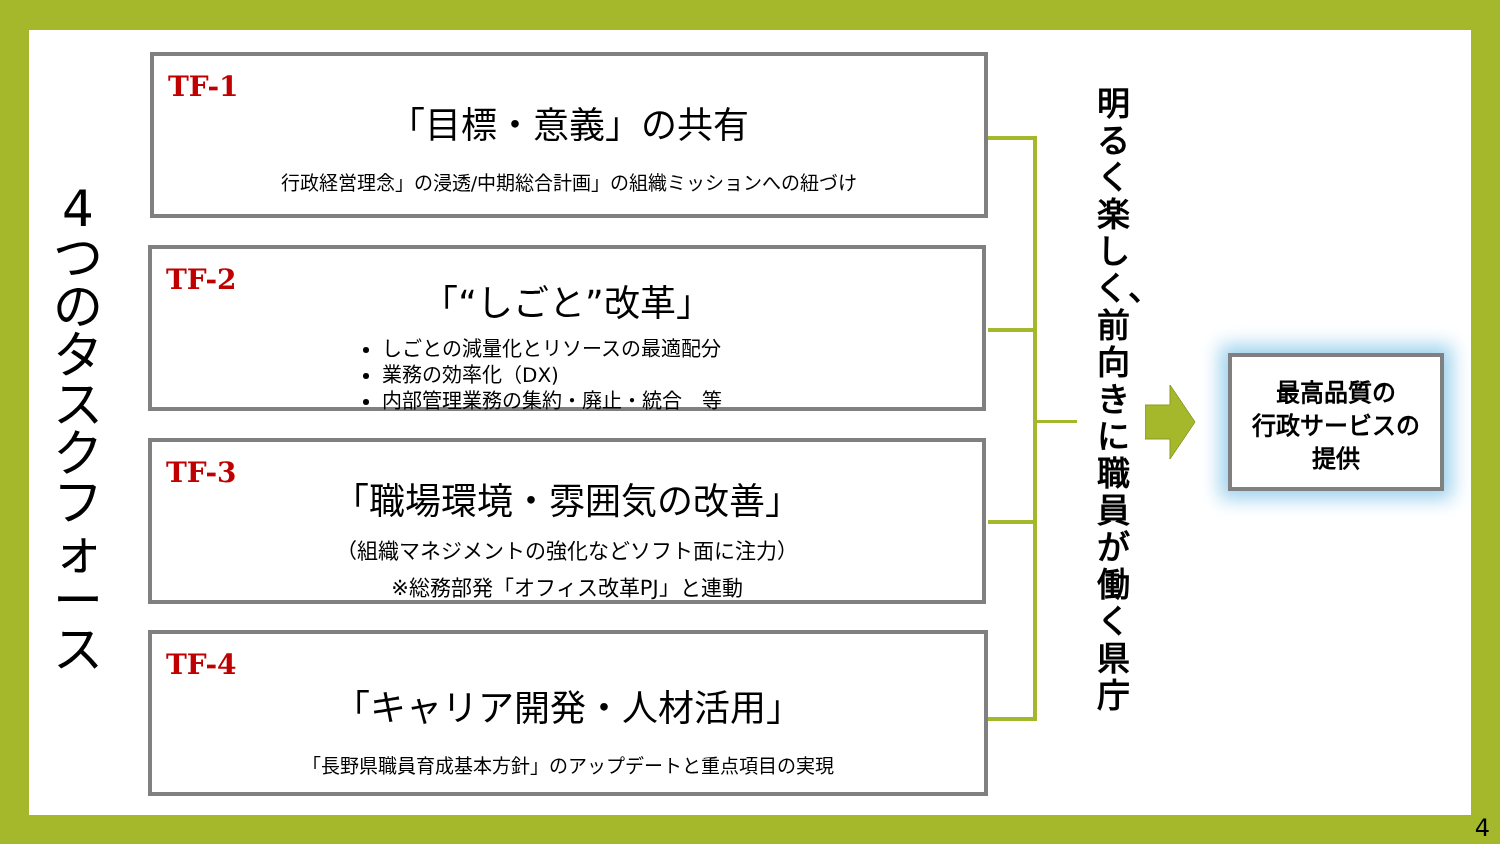4つのタスクフォース
TF-1
「目標・意義」の共有
行政経営理念」の浸透/中期総合計画」の組織ミッションへの紐づけ
TF-2
「“しごと”改革」
しごとの減量化とリソースの最適配分
業務の効率化（DX)
内部管理業務の集約・廃止・統合　等
TF-3
「職場環境・雰囲気の改善」
（組織マネジメントの強化などソフト面に注力）
※総務部発「オフィス改革PJ」と連動
TF-4
「キャリア開発・人材活用」
「長野県職員育成基本方針」のアップデートと重点項目の実現
明るく楽しく、前向きに職員が働く県庁
最高品質の
行政サービスの
提供
4